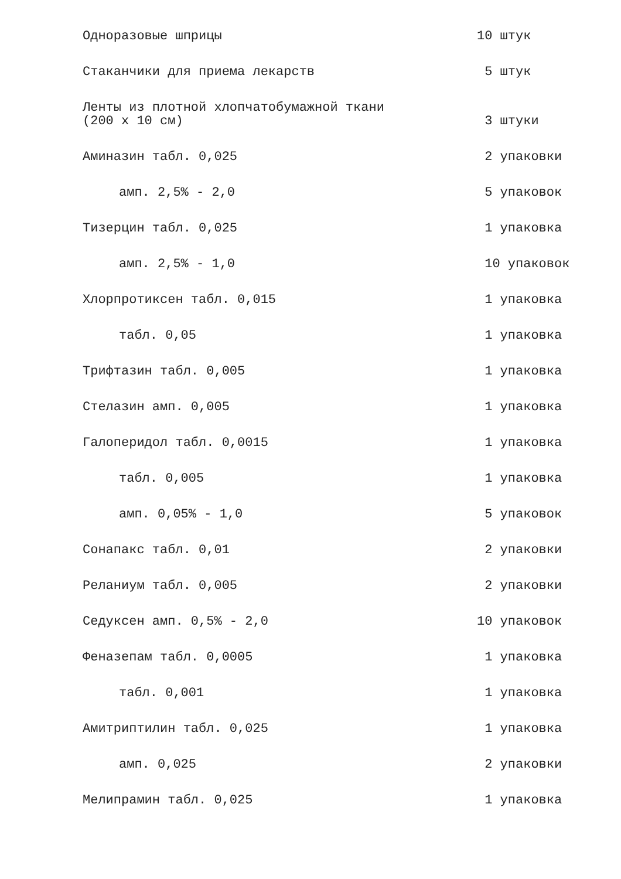Одноразовые шприцы
10 штук
Стаканчики для приема лекарств
5 штук
Ленты из плотной хлопчатобумажной ткани (200 x 10 см)
3 штуки
Аминазин табл. 0,025
2 упаковки
амп. 2,5% - 2,0
5 упаковок
Тизерцин табл. 0,025
1 упаковка
амп. 2,5% - 1,0
10 упаковок
Хлорпротиксен табл. 0,015
1 упаковка
табл. 0,05
1 упаковка
Трифтазин табл. 0,005
1 упаковка
Стелазин амп. 0,005
1 упаковка
Галоперидол табл. 0,0015
1 упаковка
табл. 0,005
1 упаковка
амп. 0,05% - 1,0
5 упаковок
Сонапакс табл. 0,01
2 упаковки
Реланиум табл. 0,005
2 упаковки
Седуксен амп. 0,5% - 2,0
10 упаковок
Феназепам табл. 0,0005
1 упаковка
табл. 0,001
1 упаковка
Амитриптилин табл. 0,025
1 упаковка
амп. 0,025
2 упаковки
Мелипрамин табл. 0,025
1 упаковка